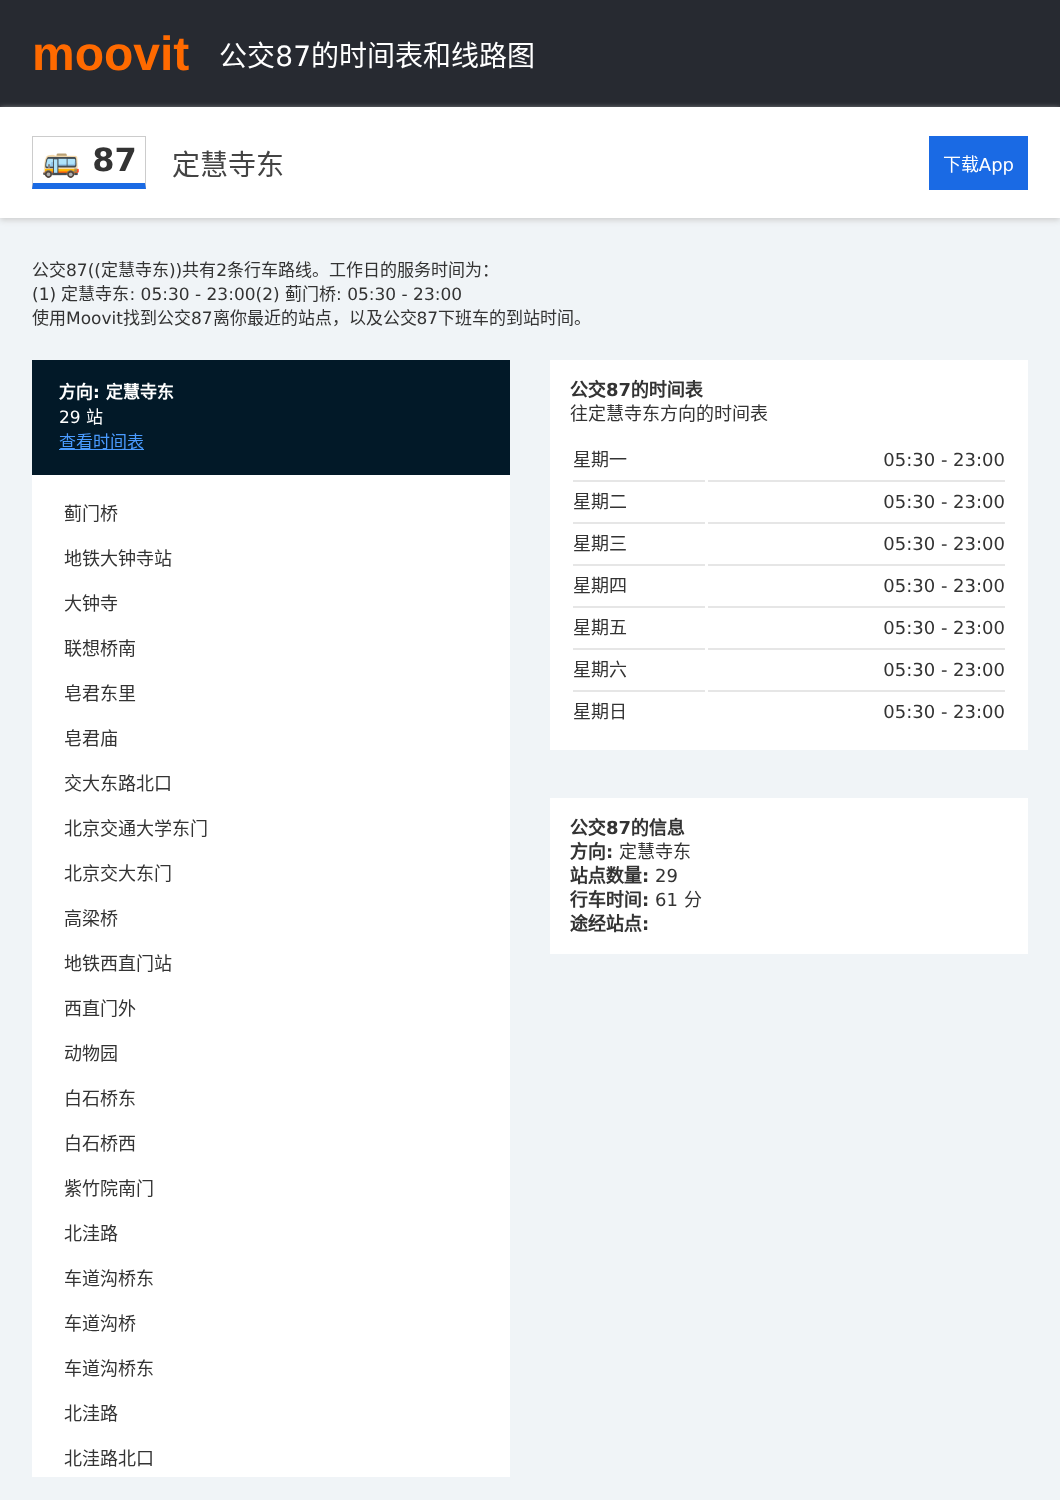moovit
公交87的时间表和线路图
🚌 87 定慧寺东 下载App
公交87((定慧寺东))共有2条行车路线。工作日的服务时间为：
(1) 定慧寺东: 05:30 - 23:00(2) 蓟门桥: 05:30 - 23:00
使用Moovit找到公交87离你最近的站点，以及公交87下班车的到站时间。
方向: 定慧寺东
29 站
查看时间表
蓟门桥
地铁大钟寺站
大钟寺
联想桥南
皂君东里
皂君庙
交大东路北口
北京交通大学东门
北京交大东门
高梁桥
地铁西直门站
西直门外
动物园
白石桥东
白石桥西
紫竹院南门
北洼路
车道沟桥东
车道沟桥
车道沟桥东
北洼路
北洼路北口
公交87的时间表
往定慧寺东方向的时间表
| 星期一 | 05:30 - 23:00 |
| 星期二 | 05:30 - 23:00 |
| 星期三 | 05:30 - 23:00 |
| 星期四 | 05:30 - 23:00 |
| 星期五 | 05:30 - 23:00 |
| 星期六 | 05:30 - 23:00 |
| 星期日 | 05:30 - 23:00 |
公交87的信息
方向: 定慧寺东
站点数量: 29
行车时间: 61 分
途经站点: